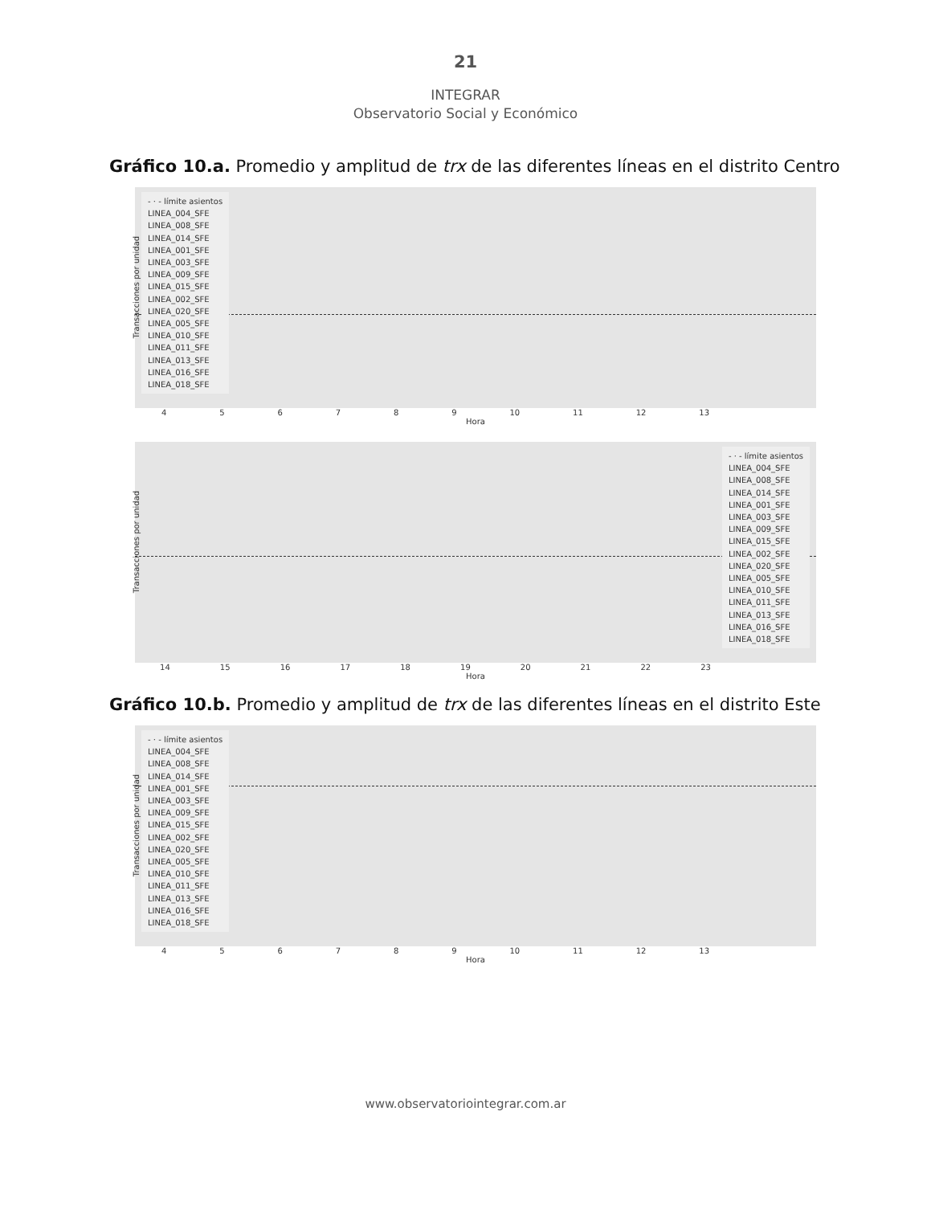21
INTEGRAR
Observatorio Social y Económico
Gráfico 10.a. Promedio y amplitud de trx de las diferentes líneas en el distrito Centro
- · - límite asientos
LINEA_004_SFE
LINEA_008_SFE
LINEA_014_SFE
LINEA_001_SFE
LINEA_003_SFE
LINEA_009_SFE
LINEA_015_SFE
LINEA_002_SFE
LINEA_020_SFE
LINEA_005_SFE
LINEA_010_SFE
LINEA_011_SFE
LINEA_013_SFE
LINEA_016_SFE
LINEA_018_SFE
Transacciones por unidad
456789 10 11 12 13
Hora
- · - límite asientos
LINEA_004_SFE
LINEA_008_SFE
LINEA_014_SFE
LINEA_001_SFE
LINEA_003_SFE
LINEA_009_SFE
LINEA_015_SFE
LINEA_002_SFE
LINEA_020_SFE
LINEA_005_SFE
LINEA_010_SFE
LINEA_011_SFE
LINEA_013_SFE
LINEA_016_SFE
LINEA_018_SFE
Transacciones por unidad
14 15 16 17 18 19 20 21 22 23
Hora
Gráfico 10.b. Promedio y amplitud de trx de las diferentes líneas en el distrito Este
- · - límite asientos
LINEA_004_SFE
LINEA_008_SFE
LINEA_014_SFE
LINEA_001_SFE
LINEA_003_SFE
LINEA_009_SFE
LINEA_015_SFE
LINEA_002_SFE
LINEA_020_SFE
LINEA_005_SFE
LINEA_010_SFE
LINEA_011_SFE
LINEA_013_SFE
LINEA_016_SFE
LINEA_018_SFE
Transacciones por unidad
456789 10 11 12 13
Hora
www.observatoriointegrar.com.ar